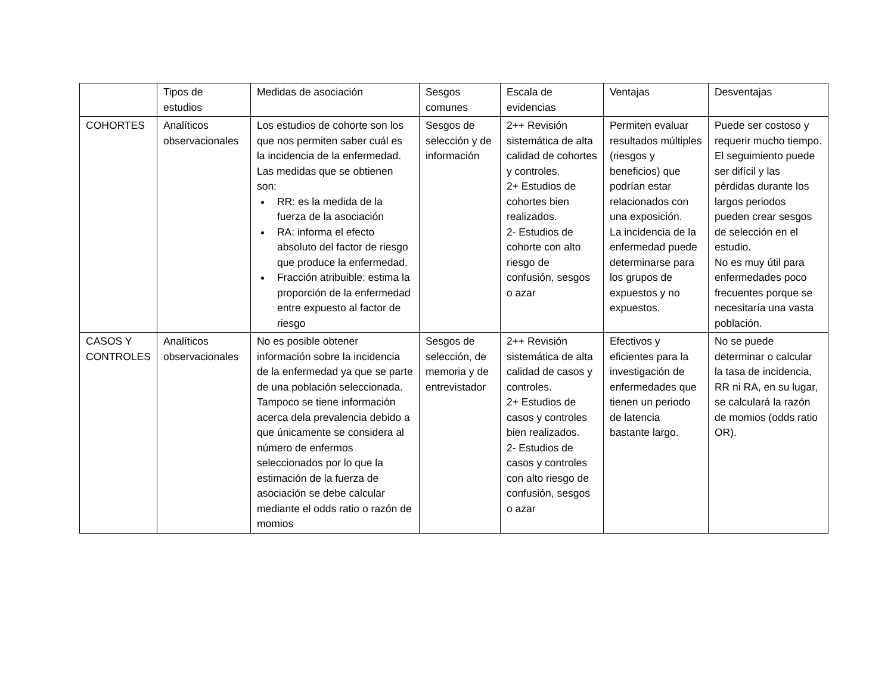| | Tipos de estudios | Medidas de asociación | Sesgos comunes | Escala de evidencias | Ventajas | Desventajas |
| --- | --- | --- | --- | --- | --- | --- |
| COHORTES | Analíticos observacionales | Los estudios de cohorte son los que nos permiten saber cuál es la incidencia de la enfermedad. Las medidas que se obtienen son: RR: es la medida de la fuerza de la asociación RA: informa el efecto absoluto del factor de riesgo que produce la enfermedad. Fracción atribuible: estima la proporción de la enfermedad entre expuesto al factor de riesgo | Sesgos de selección y de información | 2++ Revisión sistemática de alta calidad de cohortes y controles. 2+ Estudios de cohortes bien realizados. 2- Estudios de cohorte con alto riesgo de confusión, sesgos o azar | Permiten evaluar resultados múltiples (riesgos y beneficios) que podrían estar relacionados con una exposición. La incidencia de la enfermedad puede determinarse para los grupos de expuestos y no expuestos. | Puede ser costoso y requerir mucho tiempo. El seguimiento puede ser difícil y las pérdidas durante los largos periodos pueden crear sesgos de selección en el estudio. No es muy útil para enfermedades poco frecuentes porque se necesitaría una vasta población. |
| CASOS Y CONTROLES | Analíticos observacionales | No es posible obtener información sobre la incidencia de la enfermedad ya que se parte de una población seleccionada. Tampoco se tiene información acerca dela prevalencia debido a que únicamente se considera al número de enfermos seleccionados por lo que la estimación de la fuerza de asociación se debe calcular mediante el odds ratio o razón de momios | Sesgos de selección, de memoria y de entrevistador | 2++ Revisión sistemática de alta calidad de casos y controles. 2+ Estudios de casos y controles bien realizados. 2- Estudios de casos y controles con alto riesgo de confusión, sesgos o azar | Efectivos y eficientes para la investigación de enfermedades que tienen un periodo de latencia bastante largo. | No se puede determinar o calcular la tasa de incidencia, RR ni RA, en su lugar, se calculará la razón de momios (odds ratio OR). |